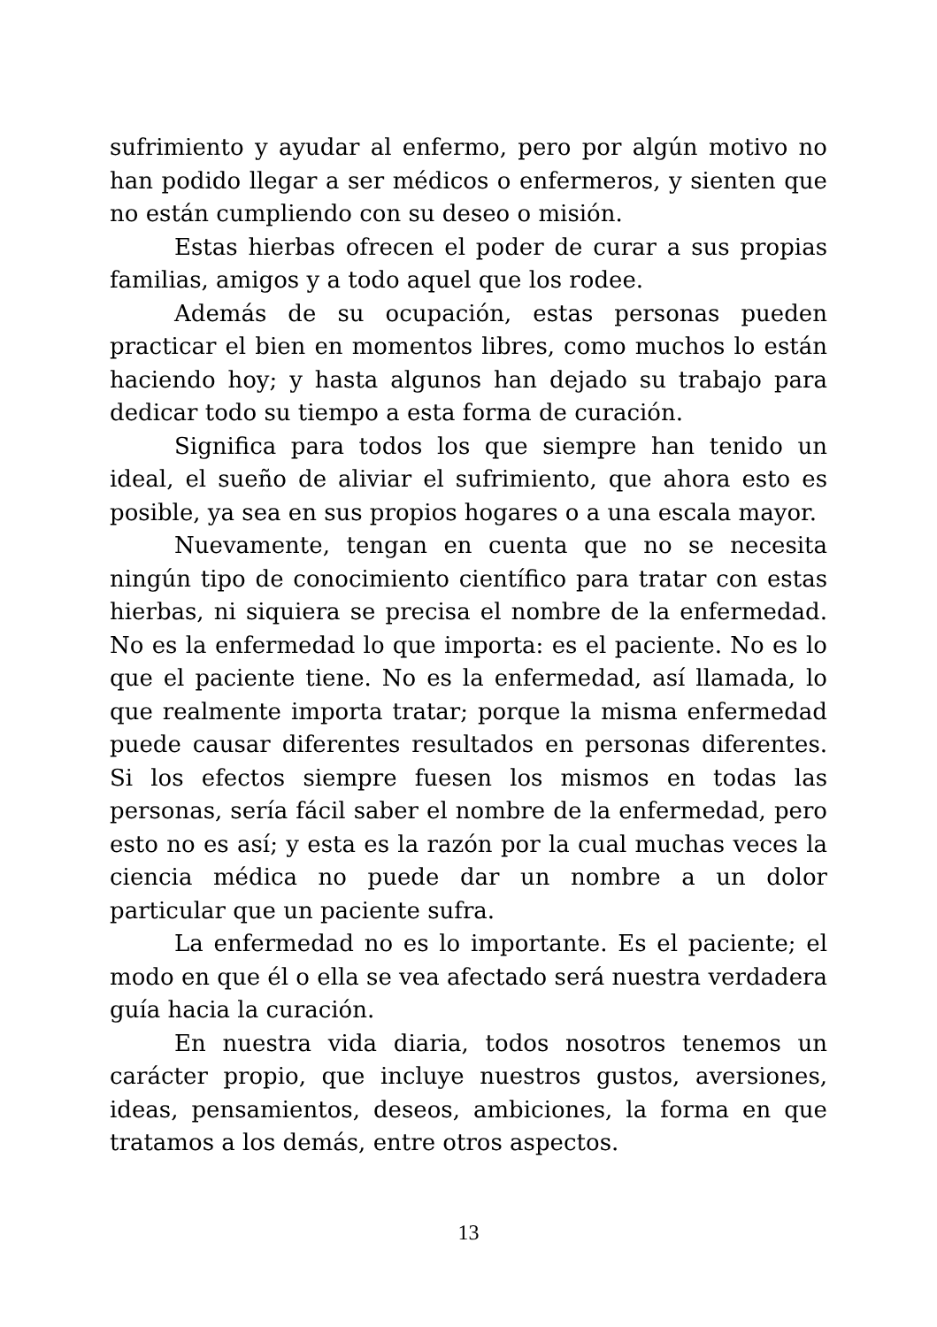sufrimiento y ayudar al enfermo, pero por algún motivo no han podido llegar a ser médicos o enfermeros, y sienten que no están cumpliendo con su deseo o misión.
Estas hierbas ofrecen el poder de curar a sus propias familias, amigos y a todo aquel que los rodee.
Además de su ocupación, estas personas pueden practicar el bien en momentos libres, como muchos lo están haciendo hoy; y hasta algunos han dejado su trabajo para dedicar todo su tiempo a esta forma de curación.
Significa para todos los que siempre han tenido un ideal, el sueño de aliviar el sufrimiento, que ahora esto es posible, ya sea en sus propios hogares o a una escala mayor.
Nuevamente, tengan en cuenta que no se necesita ningún tipo de conocimiento científico para tratar con estas hierbas, ni siquiera se precisa el nombre de la enfermedad. No es la enfermedad lo que importa: es el paciente. No es lo que el paciente tiene. No es la enfermedad, así llamada, lo que realmente importa tratar; porque la misma enfermedad puede causar diferentes resultados en personas diferentes. Si los efectos siempre fuesen los mismos en todas las personas, sería fácil saber el nombre de la enfermedad, pero esto no es así; y esta es la razón por la cual muchas veces la ciencia médica no puede dar un nombre a un dolor particular que un paciente sufra.
La enfermedad no es lo importante. Es el paciente; el modo en que él o ella se vea afectado será nuestra verdadera guía hacia la curación.
En nuestra vida diaria, todos nosotros tenemos un carácter propio, que incluye nuestros gustos, aversiones, ideas, pensamientos, deseos, ambiciones, la forma en que tratamos a los demás, entre otros aspectos.
13